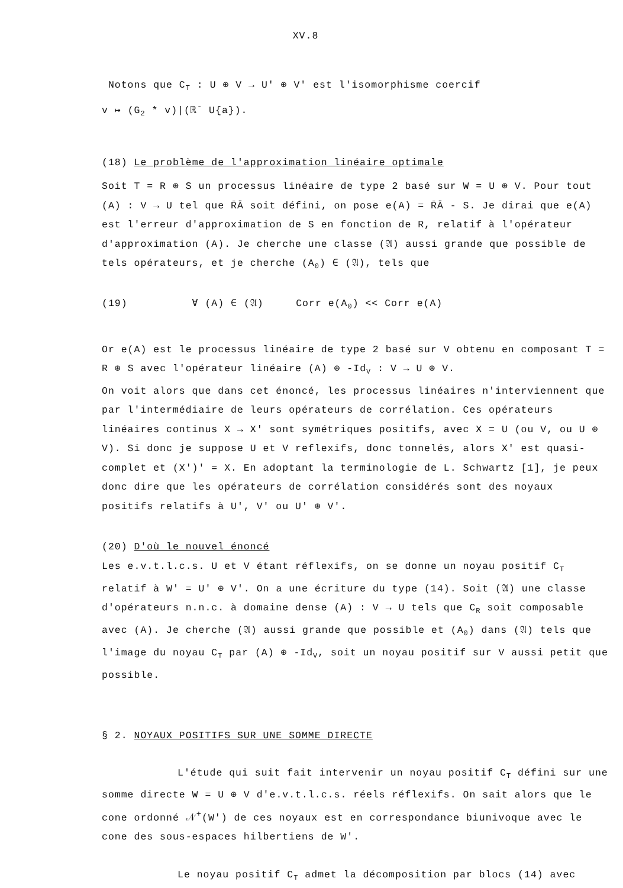XV.8
Notons que C<sub>T</sub> : U ⊕ V → U' ⊕ V' est l'isomorphisme coercif
v ↦ (G<sub>2</sub> * v)|(ℝ<sup>-</sup> U{a}).
(18) Le problème de l'approximation linéaire optimale
Soit T = R ⊕ S un processus linéaire de type 2 basé sur W = U ⊕ V. Pour tout (A) : V → U tel que R̄Ā soit défini, on pose e(A) = R̄Ā - S. Je dirai que e(A) est l'erreur d'approximation de S en fonction de R, relatif à l'opérateur d'approximation (A). Je cherche une classe (𝔄) aussi grande que possible de tels opérateurs, et je cherche (A<sub>0</sub>) ∈ (𝔄), tels que
(19) ∀ (A) ∈ (𝔄) Corr e(A<sub>0</sub>) << Corr e(A)
Or e(A) est le processus linéaire de type 2 basé sur V obtenu en composant T = R ⊕ S avec l'opérateur linéaire (A) ⊕ -Id<sub>V</sub> : V → U ⊕ V.
On voit alors que dans cet énoncé, les processus linéaires n'interviennent que par l'intermédiaire de leurs opérateurs de corrélation. Ces opérateurs linéaires continus X → X' sont symétriques positifs, avec X = U (ou V, ou U ⊕ V). Si donc je suppose U et V reflexifs, donc tonnelés, alors X' est quasi-complet et (X')' = X. En adoptant la terminologie de L. Schwartz [1], je peux donc dire que les opérateurs de corrélation considérés sont des noyaux positifs relatifs à U', V' ou U' ⊕ V'.
(20) D'où le nouvel énoncé
Les e.v.t.l.c.s. U et V étant réflexifs, on se donne un noyau positif C<sub>T</sub> relatif à W' = U' ⊕ V'. On a une écriture du type (14). Soit (𝔄) une classe d'opérateurs n.n.c. à domaine dense (A) : V → U tels que C<sub>R</sub> soit composable avec (A). Je cherche (𝔄) aussi grande que possible et (A<sub>0</sub>) dans (𝔄) tels que l'image du noyau C<sub>T</sub> par (A) ⊕ -Id<sub>V</sub>, soit un noyau positif sur V aussi petit que possible.
§ 2. NOYAUX POSITIFS SUR UNE SOMME DIRECTE
L'étude qui suit fait intervenir un noyau positif C<sub>T</sub> défini sur une somme directe W = U ⊕ V d'e.v.t.l.c.s. réels réflexifs. On sait alors que le cone ordonné 𝒩<sup>+</sup>(W') de ces noyaux est en correspondance biunivoque avec le cone des sous-espaces hilbertiens de W'.
Le noyau positif C<sub>T</sub> admet la décomposition par blocs (14) avec